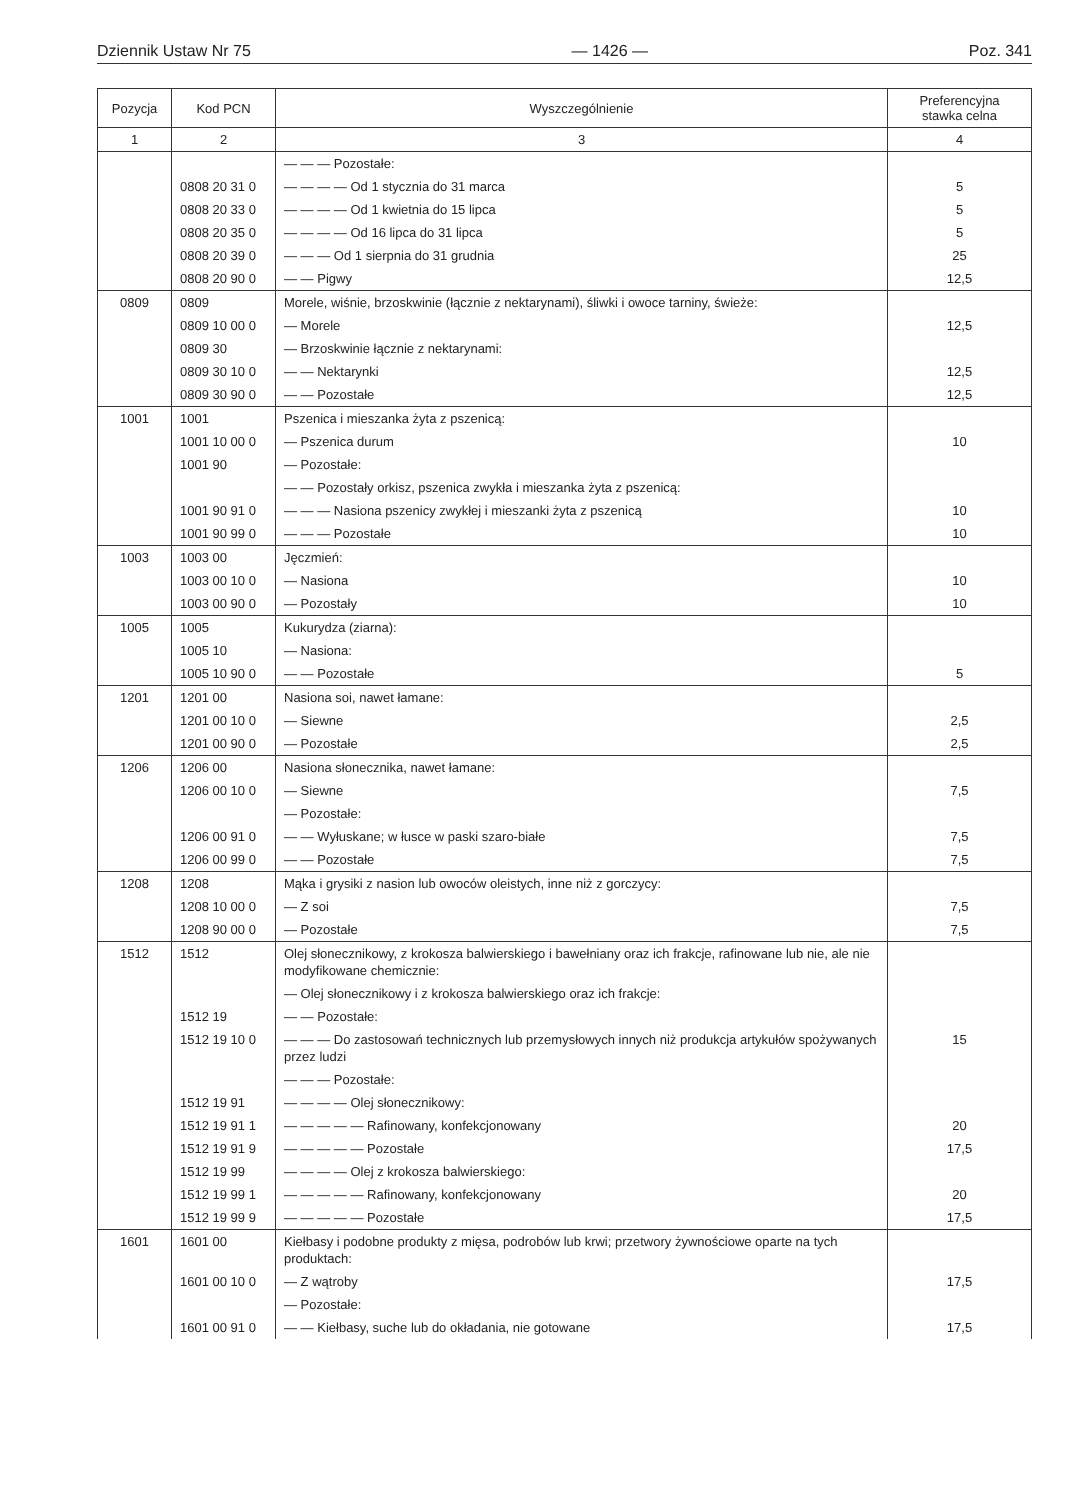Dziennik Ustaw Nr 75 — 1426 — Poz. 341
| Pozycja | Kod PCN | Wyszczególnienie | Preferencyjna stawka celna |
| --- | --- | --- | --- |
| 1 | 2 | 3 | 4 |
| | | — — — Pozostałe: | |
| | 0808 20 31 0 | — — — — Od 1 stycznia do 31 marca | 5 |
| | 0808 20 33 0 | — — — — Od 1 kwietnia do 15 lipca | 5 |
| | 0808 20 35 0 | — — — — Od 16 lipca do 31 lipca | 5 |
| | 0808 20 39 0 | — — — Od 1 sierpnia do 31 grudnia | 25 |
| | 0808 20 90 0 | — — Pigwy | 12,5 |
| 0809 | 0809 | Morele, wiśnie, brzoskwinie (łącznie z nektarynami), śliwki i owoce tarniny, świeże: | |
| | 0809 10 00 0 | — Morele | 12,5 |
| | 0809 30 | — Brzoskwinie łącznie z nektarynami: | |
| | 0809 30 10 0 | — — Nektarynki | 12,5 |
| | 0809 30 90 0 | — — Pozostałe | 12,5 |
| 1001 | 1001 | Pszenica i mieszanka żyta z pszenicą: | |
| | 1001 10 00 0 | — Pszenica durum | 10 |
| | 1001 90 | — Pozostałe: | |
| | | — — Pozostały orkisz, pszenica zwykła i mieszanka żyta z pszenicą: | |
| | 1001 90 91 0 | — — — Nasiona pszenicy zwykłej i mieszanki żyta z pszenicą | 10 |
| | 1001 90 99 0 | — — — Pozostałe | 10 |
| 1003 | 1003 00 | Jęczmień: | |
| | 1003 00 10 0 | — Nasiona | 10 |
| | 1003 00 90 0 | — Pozostały | 10 |
| 1005 | 1005 | Kukurydza (ziarna): | |
| | 1005 10 | — Nasiona: | |
| | 1005 10 90 0 | — — Pozostałe | 5 |
| 1201 | 1201 00 | Nasiona soi, nawet łamane: | |
| | 1201 00 10 0 | — Siewne | 2,5 |
| | 1201 00 90 0 | — Pozostałe | 2,5 |
| 1206 | 1206 00 | Nasiona słonecznika, nawet łamane: | |
| | 1206 00 10 0 | — Siewne | 7,5 |
| | | — Pozostałe: | |
| | 1206 00 91 0 | — — Wyłuskane; w łusce w paski szaro-białe | 7,5 |
| | 1206 00 99 0 | — — Pozostałe | 7,5 |
| 1208 | 1208 | Mąka i grysiki z nasion lub owoców oleistych, inne niż z gorczycy: | |
| | 1208 10 00 0 | — Z soi | 7,5 |
| | 1208 90 00 0 | — Pozostałe | 7,5 |
| 1512 | 1512 | Olej słonecznikowy, z krokosza balwierskiego i bawełniany oraz ich frakcje, rafinowane lub nie, ale nie modyfikowane chemicznie: | |
| | | — Olej słonecznikowy i z krokosza balwierskiego oraz ich frakcje: | |
| | 1512 19 | — — Pozostałe: | |
| | 1512 19 10 0 | — — — Do zastosowań technicznych lub przemysłowych innych niż produkcja artykułów spożywanych przez ludzi | 15 |
| | | — — — Pozostałe: | |
| | 1512 19 91 | — — — — Olej słonecznikowy: | |
| | 1512 19 91 1 | — — — — — Rafinowany, konfekcjonowany | 20 |
| | 1512 19 91 9 | — — — — — Pozostałe | 17,5 |
| | 1512 19 99 | — — — — Olej z krokosza balwierskiego: | |
| | 1512 19 99 1 | — — — — — Rafinowany, konfekcjonowany | 20 |
| | 1512 19 99 9 | — — — — — Pozostałe | 17,5 |
| 1601 | 1601 00 | Kiełbasy i podobne produkty z mięsa, podrobów lub krwi; przetwory żywnościowe oparte na tych produktach: | |
| | 1601 00 10 0 | — Z wątroby | 17,5 |
| | | — Pozostałe: | |
| | 1601 00 91 0 | — — Kiełbasy, suche lub do okładania, nie gotowane | 17,5 |